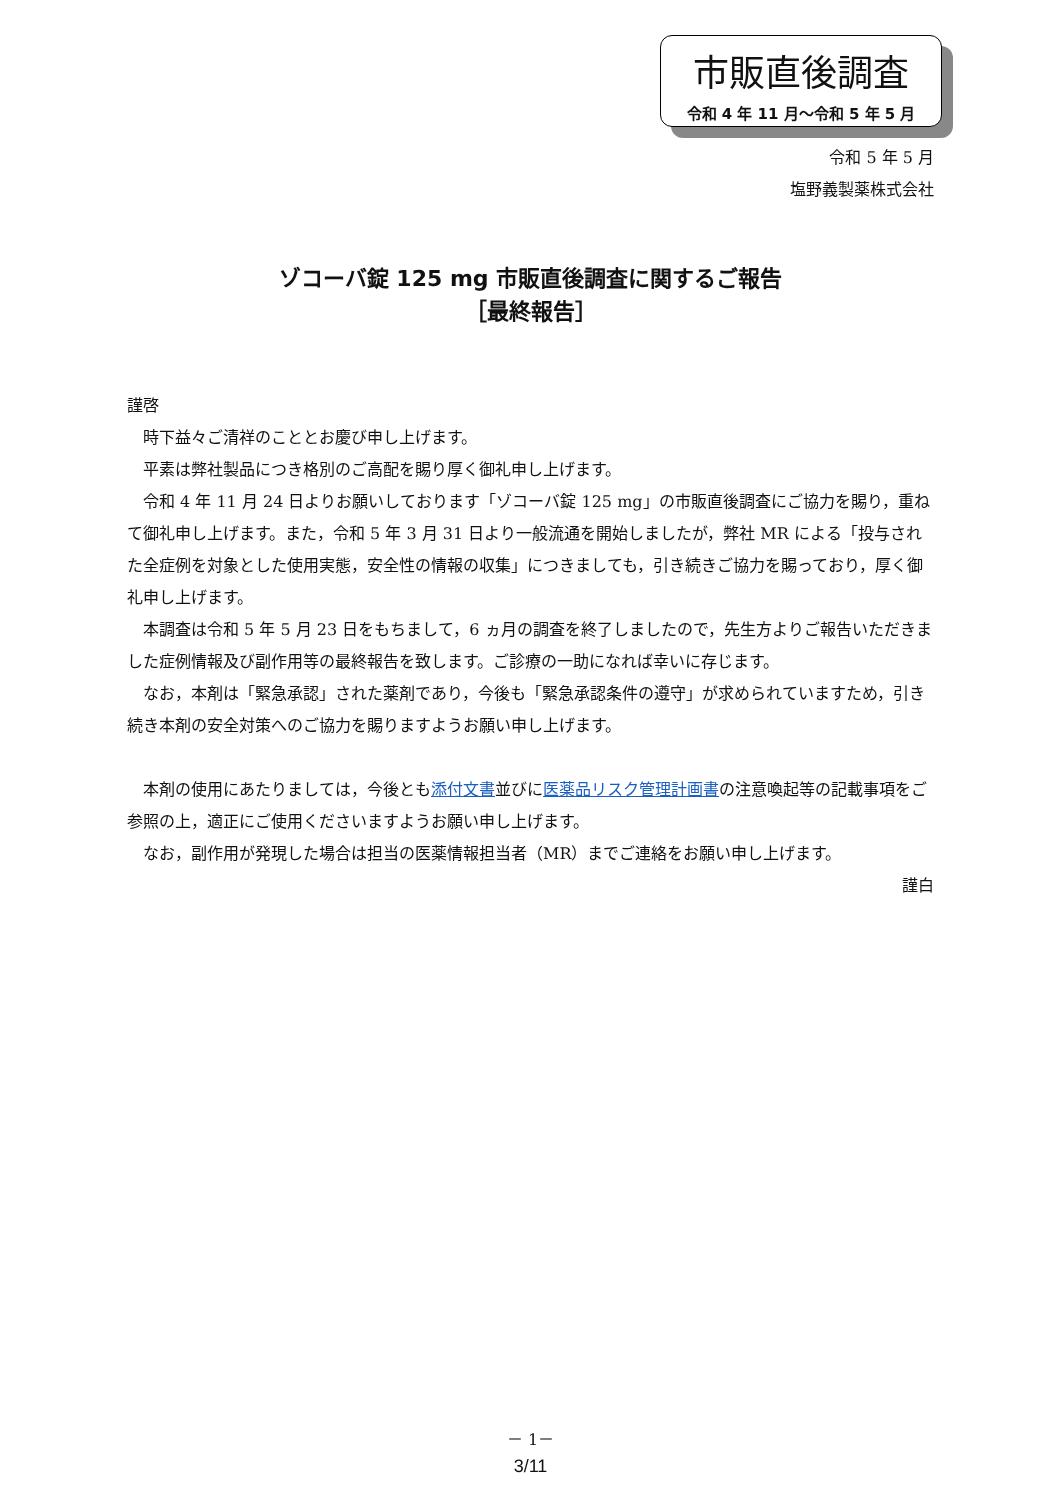市販直後調査
令和 4 年 11 月～令和 5 年 5 月
令和 5 年 5 月
塩野義製薬株式会社
ゾコーバ錠 125 mg 市販直後調査に関するご報告
［最終報告］
謹啓
時下益々ご清祥のこととお慶び申し上げます。
平素は弊社製品につき格別のご高配を賜り厚く御礼申し上げます。
令和 4 年 11 月 24 日よりお願いしております「ゾコーバ錠 125 mg」の市販直後調査にご協力を賜り，重ねて御礼申し上げます。また，令和 5 年 3 月 31 日より一般流通を開始しましたが，弊社 MR による「投与された全症例を対象とした使用実態，安全性の情報の収集」につきましても，引き続きご協力を賜っており，厚く御礼申し上げます。
本調査は令和 5 年 5 月 23 日をもちまして，6 ヵ月の調査を終了しましたので，先生方よりご報告いただきました症例情報及び副作用等の最終報告を致します。ご診療の一助になれば幸いに存じます。
なお，本剤は「緊急承認」された薬剤であり，今後も「緊急承認条件の遵守」が求められていますため，引き続き本剤の安全対策へのご協力を賜りますようお願い申し上げます。
本剤の使用にあたりましては，今後とも添付文書並びに医薬品リスク管理計画書の注意喚起等の記載事項をご参照の上，適正にご使用くださいますようお願い申し上げます。
なお，副作用が発現した場合は担当の医薬情報担当者（MR）までご連絡をお願い申し上げます。
謹白
－ 1－
3/11